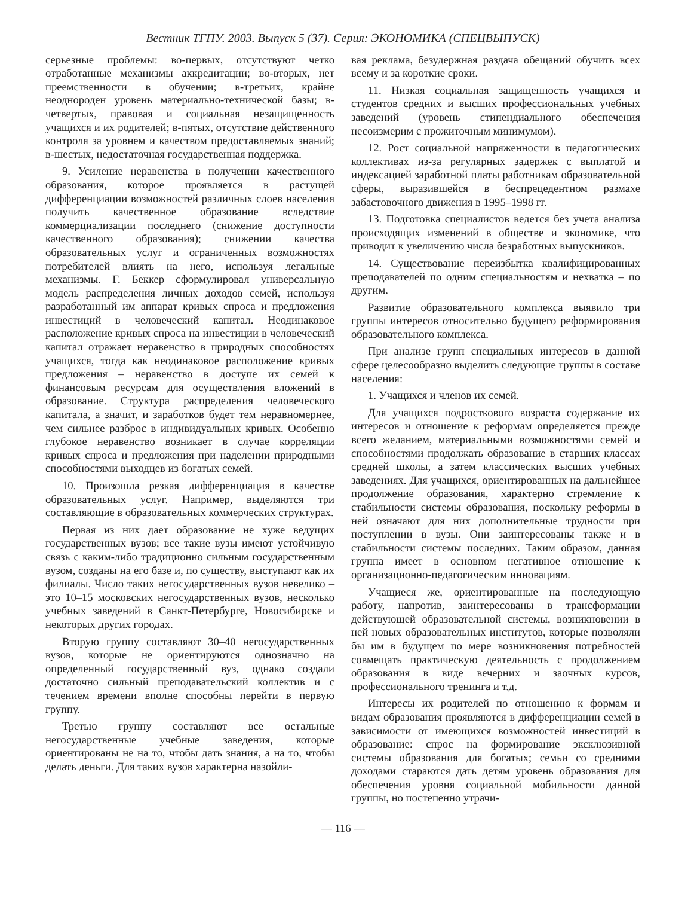Вестник ТГПУ. 2003. Выпуск 5 (37). Серия: ЭКОНОМИКА (СПЕЦВЫПУСК)
серьезные проблемы: во-первых, отсутствуют четко отработанные механизмы аккредитации; во-вторых, нет преемственности в обучении; в-третьих, крайне неоднороден уровень материально-технической базы; в-четвертых, правовая и социальная незащищенность учащихся и их родителей; в-пятых, отсутствие действенного контроля за уровнем и качеством предоставляемых знаний; в-шестых, недостаточная государственная поддержка.
9. Усиление неравенства в получении качественного образования, которое проявляется в растущей дифференциации возможностей различных слоев населения получить качественное образование вследствие коммерциализации последнего (снижение доступности качественного образования); снижении качества образовательных услуг и ограниченных возможностях потребителей влиять на него, используя легальные механизмы. Г. Беккер сформулировал универсальную модель распределения личных доходов семей, используя разработанный им аппарат кривых спроса и предложения инвестиций в человеческий капитал. Неодинаковое расположение кривых спроса на инвестиции в человеческий капитал отражает неравенство в природных способностях учащихся, тогда как неодинаковое расположение кривых предложения – неравенство в доступе их семей к финансовым ресурсам для осуществления вложений в образование. Структура распределения человеческого капитала, а значит, и заработков будет тем неравномернее, чем сильнее разброс в индивидуальных кривых. Особенно глубокое неравенство возникает в случае корреляции кривых спроса и предложения при наделении природными способностями выходцев из богатых семей.
10. Произошла резкая дифференциация в качестве образовательных услуг. Например, выделяются три составляющие в образовательных коммерческих структурах.
Первая из них дает образование не хуже ведущих государственных вузов; все такие вузы имеют устойчивую связь с каким-либо традиционно сильным государственным вузом, созданы на его базе и, по существу, выступают как их филиалы. Число таких негосударственных вузов невелико – это 10–15 московских негосударственных вузов, несколько учебных заведений в Санкт-Петербурге, Новосибирске и некоторых других городах.
Вторую группу составляют 30–40 негосударственных вузов, которые не ориентируются однозначно на определенный государственный вуз, однако создали достаточно сильный преподавательский коллектив и с течением времени вполне способны перейти в первую группу.
Третью группу составляют все остальные негосударственные учебные заведения, которые ориентированы не на то, чтобы дать знания, а на то, чтобы делать деньги. Для таких вузов характерна назойли-
вая реклама, безудержная раздача обещаний обучить всех всему и за короткие сроки.
11. Низкая социальная защищенность учащихся и студентов средних и высших профессиональных учебных заведений (уровень стипендиального обеспечения несоизмерим с прожиточным минимумом).
12. Рост социальной напряженности в педагогических коллективах из-за регулярных задержек с выплатой и индексацией заработной платы работникам образовательной сферы, выразившейся в беспрецедентном размахе забастовочного движения в 1995–1998 гг.
13. Подготовка специалистов ведется без учета анализа происходящих изменений в обществе и экономике, что приводит к увеличению числа безработных выпускников.
14. Существование переизбытка квалифицированных преподавателей по одним специальностям и нехватка – по другим.
Развитие образовательного комплекса выявило три группы интересов относительно будущего реформирования образовательного комплекса.
При анализе групп специальных интересов в данной сфере целесообразно выделить следующие группы в составе населения:
1. Учащихся и членов их семей.
Для учащихся подросткового возраста содержание их интересов и отношение к реформам определяется прежде всего желанием, материальными возможностями семей и способностями продолжать образование в старших классах средней школы, а затем классических высших учебных заведениях. Для учащихся, ориентированных на дальнейшее продолжение образования, характерно стремление к стабильности системы образования, поскольку реформы в ней означают для них дополнительные трудности при поступлении в вузы. Они заинтересованы также и в стабильности системы последних. Таким образом, данная группа имеет в основном негативное отношение к организационно-педагогическим инновациям.
Учащиеся же, ориентированные на последующую работу, напротив, заинтересованы в трансформации действующей образовательной системы, возникновении в ней новых образовательных институтов, которые позволяли бы им в будущем по мере возникновения потребностей совмещать практическую деятельность с продолжением образования в виде вечерних и заочных курсов, профессионального тренинга и т.д.
Интересы их родителей по отношению к формам и видам образования проявляются в дифференциации семей в зависимости от имеющихся возможностей инвестиций в образование: спрос на формирование эксклюзивной системы образования для богатых; семьи со средними доходами стараются дать детям уровень образования для обеспечения уровня социальной мобильности данной группы, но постепенно утрачи-
— 116 —